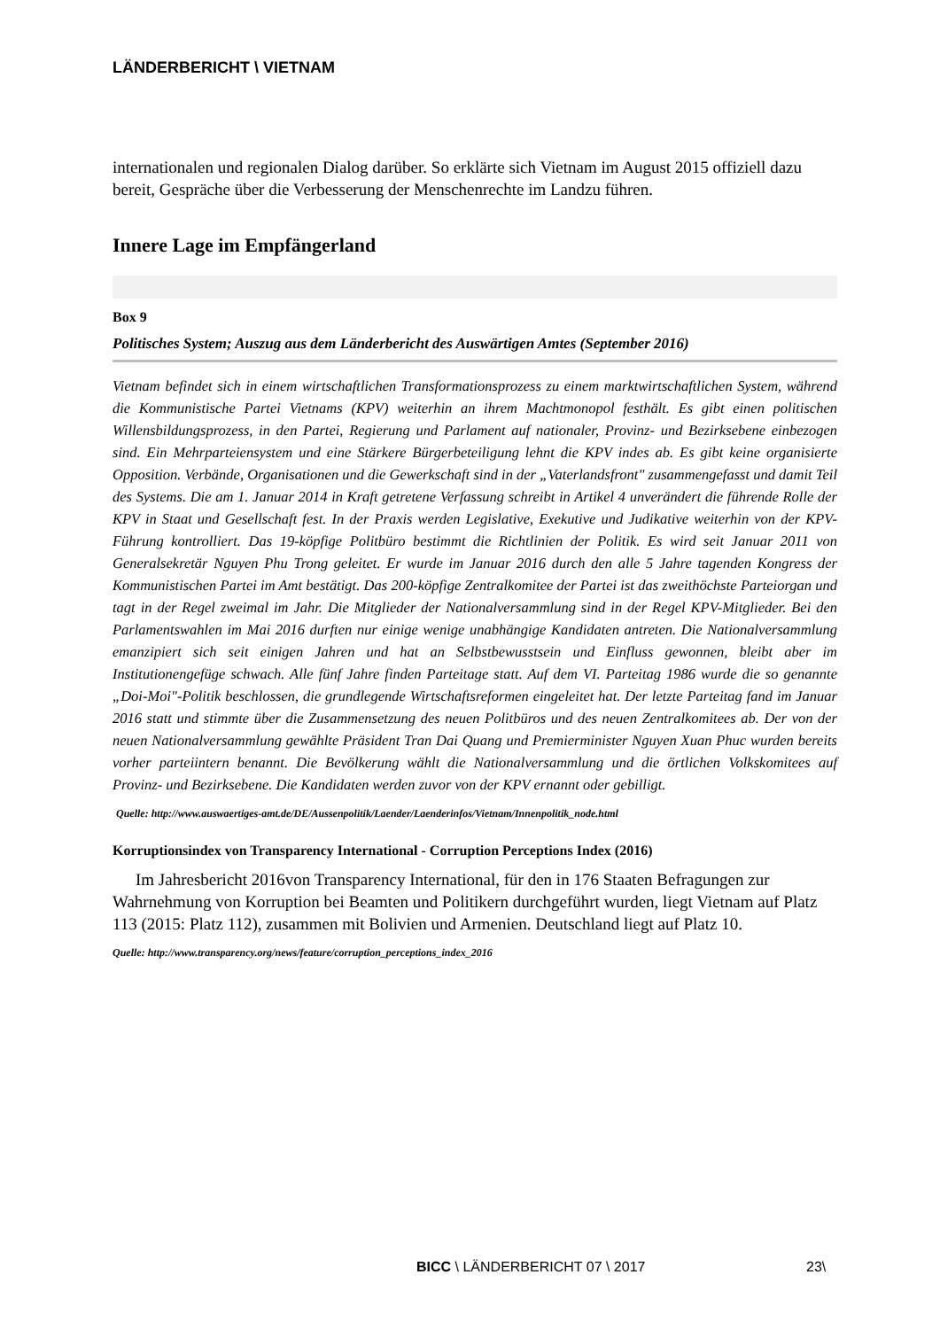LÄNDERBERICHT \ VIETNAM
internationalen und regionalen Dialog darüber. So erklärte sich Vietnam im August 2015 offiziell dazu bereit, Gespräche über die Verbesserung der Menschenrechte im Landzu führen.
Innere Lage im Empfängerland
Box 9
Politisches System; Auszug aus dem Länderbericht des Auswärtigen Amtes (September 2016)
Vietnam befindet sich in einem wirtschaftlichen Transformationsprozess zu einem marktwirtschaftlichen System, während die Kommunistische Partei Vietnams (KPV) weiterhin an ihrem Machtmonopol festhält. Es gibt einen politischen Willensbildungsprozess, in den Partei, Regierung und Parlament auf nationaler, Provinz- und Bezirksebene einbezogen sind. Ein Mehrparteiensystem und eine Stärkere Bürgerbeteiligung lehnt die KPV indes ab. Es gibt keine organisierte Opposition. Verbände, Organisationen und die Gewerkschaft sind in der „Vaterlandsfront" zusammengefasst und damit Teil des Systems. Die am 1. Januar 2014 in Kraft getretene Verfassung schreibt in Artikel 4 unverändert die führende Rolle der KPV in Staat und Gesellschaft fest. In der Praxis werden Legislative, Exekutive und Judikative weiterhin von der KPV-Führung kontrolliert. Das 19-köpfige Politbüro bestimmt die Richtlinien der Politik. Es wird seit Januar 2011 von Generalsekretär Nguyen Phu Trong geleitet. Er wurde im Januar 2016 durch den alle 5 Jahre tagenden Kongress der Kommunistischen Partei im Amt bestätigt. Das 200-köpfige Zentralkomitee der Partei ist das zweithöchste Parteiorgan und tagt in der Regel zweimal im Jahr. Die Mitglieder der Nationalversammlung sind in der Regel KPV-Mitglieder. Bei den Parlamentswahlen im Mai 2016 durften nur einige wenige unabhängige Kandidaten antreten. Die Nationalversammlung emanzipiert sich seit einigen Jahren und hat an Selbstbewusstsein und Einfluss gewonnen, bleibt aber im Institutionengefüge schwach. Alle fünf Jahre finden Parteitage statt. Auf dem VI. Parteitag 1986 wurde die so genannte „Doi-Moi"-Politik beschlossen, die grundlegende Wirtschaftsreformen eingeleitet hat. Der letzte Parteitag fand im Januar 2016 statt und stimmte über die Zusammensetzung des neuen Politbüros und des neuen Zentralkomitees ab. Der von der neuen Nationalversammlung gewählte Präsident Tran Dai Quang und Premierminister Nguyen Xuan Phuc wurden bereits vorher parteiintern benannt. Die Bevölkerung wählt die Nationalversammlung und die örtlichen Volkskomitees auf Provinz- und Bezirksebene. Die Kandidaten werden zuvor von der KPV ernannt oder gebilligt.
Quelle: http://www.auswaertiges-amt.de/DE/Aussenpolitik/Laender/Laenderinfos/Vietnam/Innenpolitik_node.html
Korruptionsindex von Transparency International - Corruption Perceptions Index (2016)
Im Jahresbericht 2016von Transparency International, für den in 176 Staaten Befragungen zur Wahrnehmung von Korruption bei Beamten und Politikern durchgeführt wurden, liegt Vietnam auf Platz 113 (2015: Platz 112), zusammen mit Bolivien und Armenien. Deutschland liegt auf Platz 10.
Quelle: http://www.transparency.org/news/feature/corruption_perceptions_index_2016
BICC \ LÄNDERBERICHT 07 \ 2017 23\